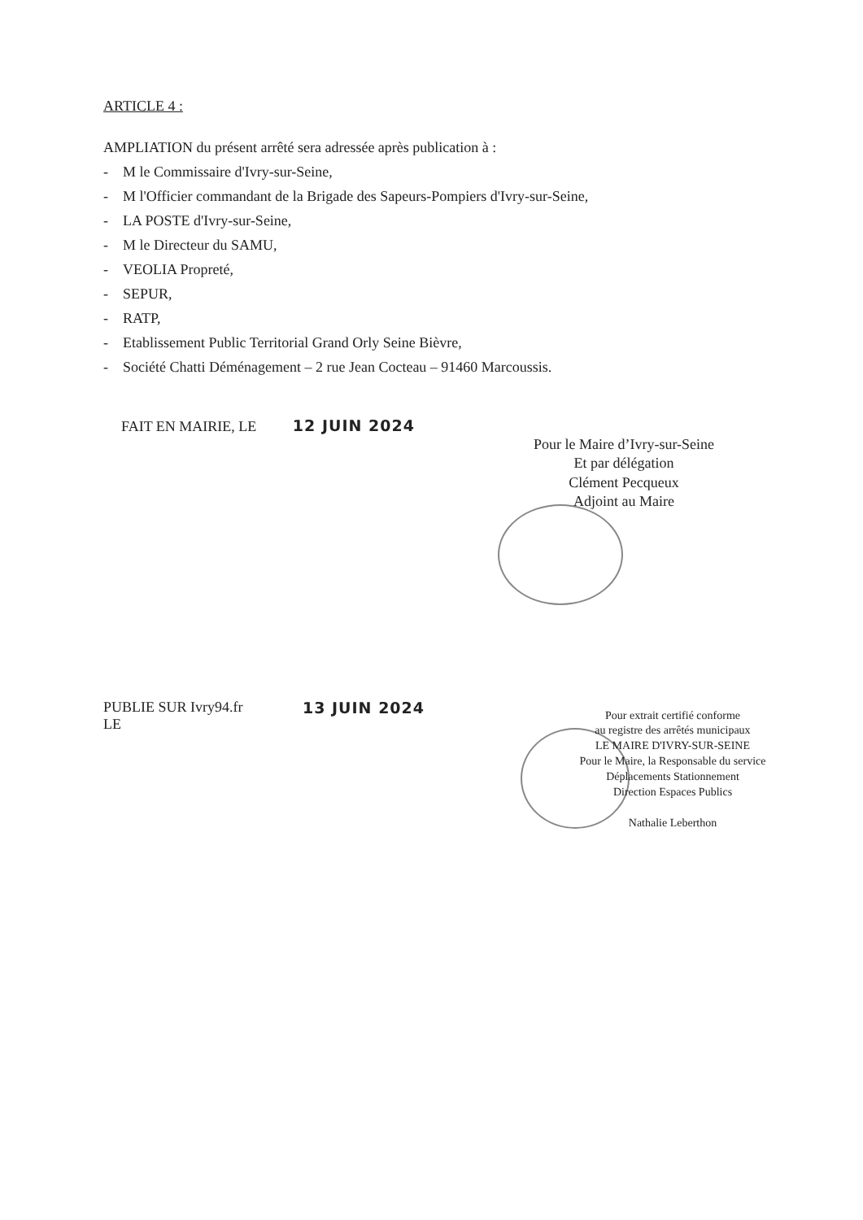ARTICLE 4 :
AMPLIATION du présent arrêté sera adressée après publication à :
- M le Commissaire d'Ivry-sur-Seine,
- M l'Officier commandant de la Brigade des Sapeurs-Pompiers d'Ivry-sur-Seine,
- LA POSTE d'Ivry-sur-Seine,
- M le Directeur du SAMU,
- VEOLIA Propreté,
- SEPUR,
- RATP,
- Etablissement Public Territorial Grand Orly Seine Bièvre,
- Société Chatti Déménagement – 2 rue Jean Cocteau – 91460 Marcoussis.
FAIT EN MAIRIE, LE 12 JUIN 2024
Pour le Maire d’Ivry-sur-Seine
Et par délégation
Clément Pecqueux
Adjoint au Maire
PUBLIE SUR Ivry94.fr
LE
13 JUIN 2024
Pour extrait certifié conforme
au registre des arrêtés municipaux
LE MAIRE D'IVRY-SUR-SEINE
Pour le Maire, la Responsable du service
Déplacements Stationnement
Direction Espaces Publics
Nathalie Leberthon